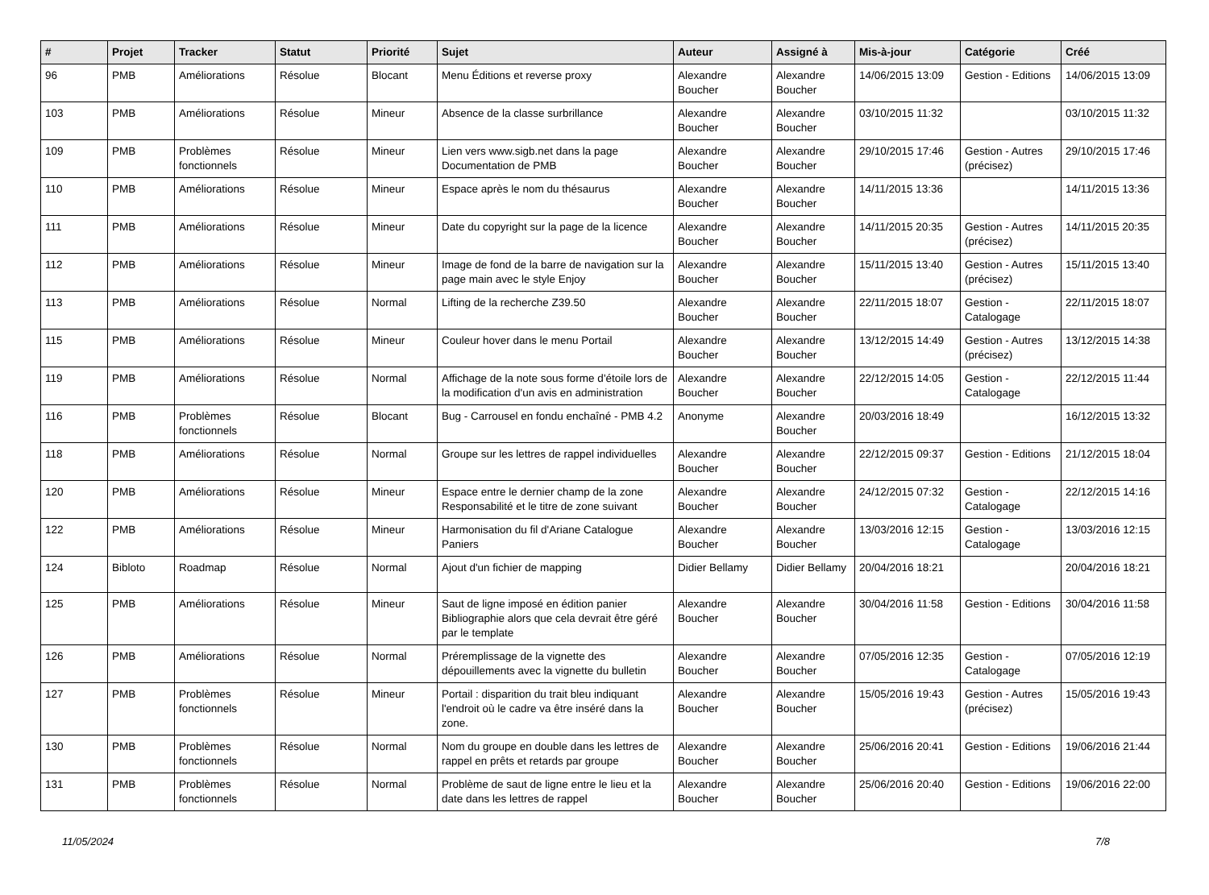| # | Projet | Tracker | Statut | Priorité | Sujet | Auteur | Assigné à | Mis-à-jour | Catégorie | Créé |
| --- | --- | --- | --- | --- | --- | --- | --- | --- | --- | --- |
| 96 | PMB | Améliorations | Résolue | Blocant | Menu Éditions et reverse proxy | Alexandre Boucher | Alexandre Boucher | 14/06/2015 13:09 | Gestion - Editions | 14/06/2015 13:09 |
| 103 | PMB | Améliorations | Résolue | Mineur | Absence de la classe surbrillance | Alexandre Boucher | Alexandre Boucher | 03/10/2015 11:32 | | 03/10/2015 11:32 |
| 109 | PMB | Problèmes fonctionnels | Résolue | Mineur | Lien vers www.sigb.net dans la page Documentation de PMB | Alexandre Boucher | Alexandre Boucher | 29/10/2015 17:46 | Gestion - Autres (précisez) | 29/10/2015 17:46 |
| 110 | PMB | Améliorations | Résolue | Mineur | Espace après le nom du thésaurus | Alexandre Boucher | Alexandre Boucher | 14/11/2015 13:36 | | 14/11/2015 13:36 |
| 111 | PMB | Améliorations | Résolue | Mineur | Date du copyright sur la page de la licence | Alexandre Boucher | Alexandre Boucher | 14/11/2015 20:35 | Gestion - Autres (précisez) | 14/11/2015 20:35 |
| 112 | PMB | Améliorations | Résolue | Mineur | Image de fond de la barre de navigation sur la page main avec le style Enjoy | Alexandre Boucher | Alexandre Boucher | 15/11/2015 13:40 | Gestion - Autres (précisez) | 15/11/2015 13:40 |
| 113 | PMB | Améliorations | Résolue | Normal | Lifting de la recherche Z39.50 | Alexandre Boucher | Alexandre Boucher | 22/11/2015 18:07 | Gestion - Catalogage | 22/11/2015 18:07 |
| 115 | PMB | Améliorations | Résolue | Mineur | Couleur hover dans le menu Portail | Alexandre Boucher | Alexandre Boucher | 13/12/2015 14:49 | Gestion - Autres (précisez) | 13/12/2015 14:38 |
| 119 | PMB | Améliorations | Résolue | Normal | Affichage de la note sous forme d'étoile lors de la modification d'un avis en administration | Alexandre Boucher | Alexandre Boucher | 22/12/2015 14:05 | Gestion - Catalogage | 22/12/2015 11:44 |
| 116 | PMB | Problèmes fonctionnels | Résolue | Blocant | Bug - Carrousel en fondu enchaîné - PMB 4.2 | Anonyme | Alexandre Boucher | 20/03/2016 18:49 | | 16/12/2015 13:32 |
| 118 | PMB | Améliorations | Résolue | Normal | Groupe sur les lettres de rappel individuelles | Alexandre Boucher | Alexandre Boucher | 22/12/2015 09:37 | Gestion - Editions | 21/12/2015 18:04 |
| 120 | PMB | Améliorations | Résolue | Mineur | Espace entre le dernier champ de la zone Responsabilité et le titre de zone suivant | Alexandre Boucher | Alexandre Boucher | 24/12/2015 07:32 | Gestion - Catalogage | 22/12/2015 14:16 |
| 122 | PMB | Améliorations | Résolue | Mineur | Harmonisation du fil d'Ariane Catalogue Paniers | Alexandre Boucher | Alexandre Boucher | 13/03/2016 12:15 | Gestion - Catalogage | 13/03/2016 12:15 |
| 124 | Bibloto | Roadmap | Résolue | Normal | Ajout d'un fichier de mapping | Didier Bellamy | Didier Bellamy | 20/04/2016 18:21 | | 20/04/2016 18:21 |
| 125 | PMB | Améliorations | Résolue | Mineur | Saut de ligne imposé en édition panier Bibliographie alors que cela devrait être géré par le template | Alexandre Boucher | Alexandre Boucher | 30/04/2016 11:58 | Gestion - Editions | 30/04/2016 11:58 |
| 126 | PMB | Améliorations | Résolue | Normal | Préremplissage de la vignette des dépouillements avec la vignette du bulletin | Alexandre Boucher | Alexandre Boucher | 07/05/2016 12:35 | Gestion - Catalogage | 07/05/2016 12:19 |
| 127 | PMB | Problèmes fonctionnels | Résolue | Mineur | Portail : disparition du trait bleu indiquant l'endroit où le cadre va être inséré dans la zone. | Alexandre Boucher | Alexandre Boucher | 15/05/2016 19:43 | Gestion - Autres (précisez) | 15/05/2016 19:43 |
| 130 | PMB | Problèmes fonctionnels | Résolue | Normal | Nom du groupe en double dans les lettres de rappel en prêts et retards par groupe | Alexandre Boucher | Alexandre Boucher | 25/06/2016 20:41 | Gestion - Editions | 19/06/2016 21:44 |
| 131 | PMB | Problèmes fonctionnels | Résolue | Normal | Problème de saut de ligne entre le lieu et la date dans les lettres de rappel | Alexandre Boucher | Alexandre Boucher | 25/06/2016 20:40 | Gestion - Editions | 19/06/2016 22:00 |
11/05/2024 7/8